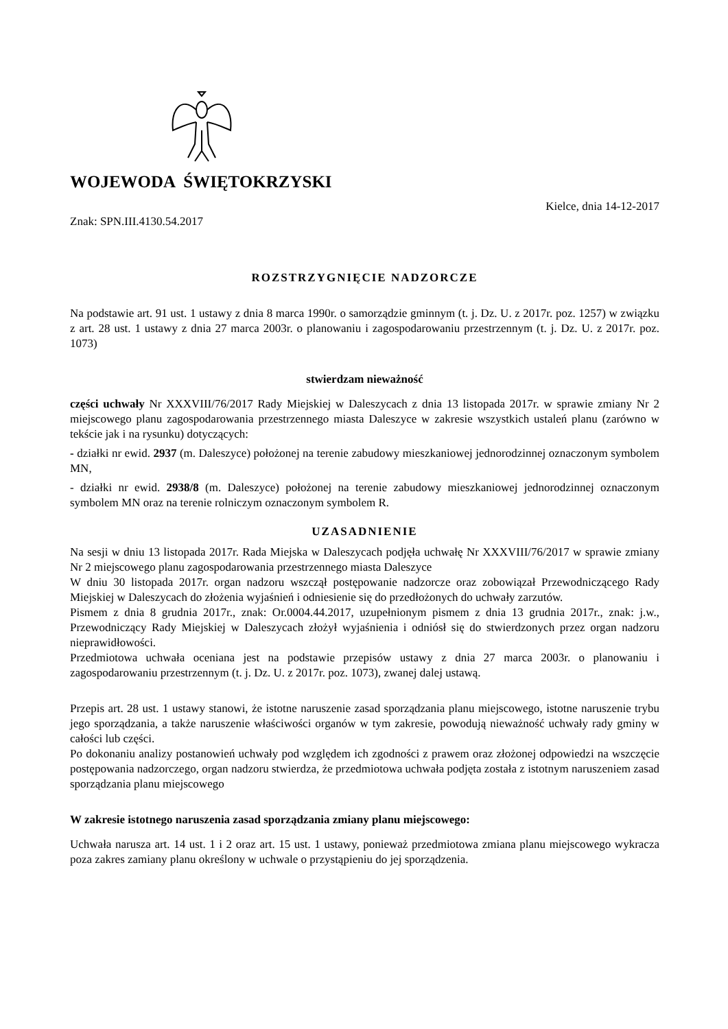WOJEWODA ŚWIĘTOKRZYSKI
Kielce, dnia 14-12-2017
Znak: SPN.III.4130.54.2017
ROZSTRZYGNIĘCIE NADZORCZE
Na podstawie art. 91 ust. 1 ustawy z dnia 8 marca 1990r. o samorządzie gminnym (t. j. Dz. U. z 2017r. poz. 1257) w związku z art. 28 ust. 1 ustawy z dnia 27 marca 2003r. o planowaniu i zagospodarowaniu przestrzennym (t. j. Dz. U. z 2017r. poz. 1073)
stwierdzam nieważność
części uchwały Nr XXXVIII/76/2017 Rady Miejskiej w Daleszycach z dnia 13 listopada 2017r. w sprawie zmiany Nr 2 miejscowego planu zagospodarowania przestrzennego miasta Daleszyce w zakresie wszystkich ustaleń planu (zarówno w tekście jak i na rysunku) dotyczących:
- działki nr ewid. 2937 (m. Daleszyce) położonej na terenie zabudowy mieszkaniowej jednorodzinnej oznaczonym symbolem MN,
- działki nr ewid. 2938/8 (m. Daleszyce) położonej na terenie zabudowy mieszkaniowej jednorodzinnej oznaczonym symbolem MN oraz na terenie rolniczym oznaczonym symbolem R.
UZASADNIENIE
Na sesji w dniu 13 listopada 2017r. Rada Miejska w Daleszycach podjęła uchwałę Nr XXXVIII/76/2017 w sprawie zmiany Nr 2 miejscowego planu zagospodarowania przestrzennego miasta Daleszyce
W dniu 30 listopada 2017r. organ nadzoru wszczął postępowanie nadzorcze oraz zobowiązał Przewodniczącego Rady Miejskiej w Daleszycach do złożenia wyjaśnień i odniesienie się do przedłożonych do uchwały zarzutów.
Pismem z dnia 8 grudnia 2017r., znak: Or.0004.44.2017, uzupełnionym pismem z dnia 13 grudnia 2017r., znak: j.w., Przewodniczący Rady Miejskiej w Daleszycach złożył wyjaśnienia i odniósł się do stwierdzonych przez organ nadzoru nieprawidłowości.
Przedmiotowa uchwała oceniana jest na podstawie przepisów ustawy z dnia 27 marca 2003r. o planowaniu i zagospodarowaniu przestrzennym (t. j. Dz. U. z 2017r. poz. 1073), zwanej dalej ustawą.
Przepis art. 28 ust. 1 ustawy stanowi, że istotne naruszenie zasad sporządzania planu miejscowego, istotne naruszenie trybu jego sporządzania, a także naruszenie właściwości organów w tym zakresie, powodują nieważność uchwały rady gminy w całości lub części.
Po dokonaniu analizy postanowień uchwały pod względem ich zgodności z prawem oraz złożonej odpowiedzi na wszczęcie postępowania nadzorczego, organ nadzoru stwierdza, że przedmiotowa uchwała podjęta została z istotnym naruszeniem zasad sporządzania planu miejscowego
W zakresie istotnego naruszenia zasad sporządzania zmiany planu miejscowego:
Uchwała narusza art. 14 ust. 1 i 2 oraz art. 15 ust. 1 ustawy, ponieważ przedmiotowa zmiana planu miejscowego wykracza poza zakres zamiany planu określony w uchwale o przystąpieniu do jej sporządzenia.